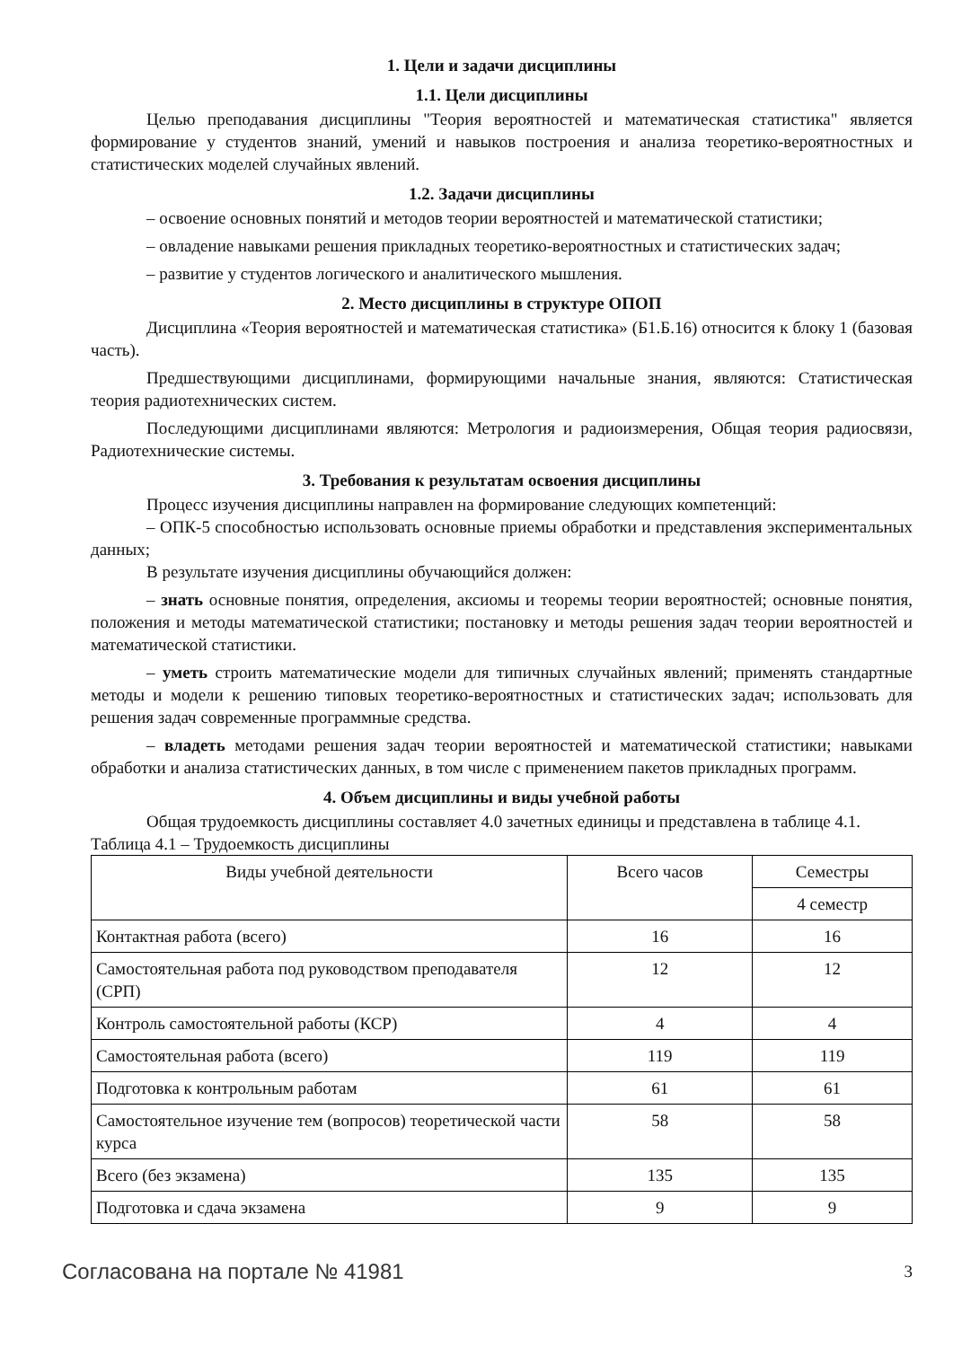1. Цели и задачи дисциплины
1.1. Цели дисциплины
Целью преподавания дисциплины "Теория вероятностей и математическая статистика" является формирование у студентов знаний, умений и навыков построения и анализа теоретико-вероятностных и статистических моделей случайных явлений.
1.2. Задачи дисциплины
– освоение основных понятий и методов теории вероятностей и математической статистики;
– овладение навыками решения прикладных теоретико-вероятностных и статистических задач;
– развитие у студентов логического и аналитического мышления.
2. Место дисциплины в структуре ОПОП
Дисциплина «Теория вероятностей и математическая статистика» (Б1.Б.16) относится к блоку 1 (базовая часть).
Предшествующими дисциплинами, формирующими начальные знания, являются: Статистическая теория радиотехнических систем.
Последующими дисциплинами являются: Метрология и радиоизмерения, Общая теория радиосвязи, Радиотехнические системы.
3. Требования к результатам освоения дисциплины
Процесс изучения дисциплины направлен на формирование следующих компетенций:
– ОПК-5 способностью использовать основные приемы обработки и представления экспериментальных данных;
В результате изучения дисциплины обучающийся должен:
– знать основные понятия, определения, аксиомы и теоремы теории вероятностей; основные понятия, положения и методы математической статистики; постановку и методы решения задач теории вероятностей и математической статистики.
– уметь строить математические модели для типичных случайных явлений; применять стандартные методы и модели к решению типовых теоретико-вероятностных и статистических задач; использовать для решения задач современные программные средства.
– владеть методами решения задач теории вероятностей и математической статистики; навыками обработки и анализа статистических данных, в том числе с применением пакетов прикладных программ.
4. Объем дисциплины и виды учебной работы
Общая трудоемкость дисциплины составляет 4.0 зачетных единицы и представлена в таблице 4.1.
Таблица 4.1 – Трудоемкость дисциплины
| Виды учебной деятельности | Всего часов | Семестры |
| | | 4 семестр |
| Контактная работа (всего) | 16 | 16 |
| Самостоятельная работа под руководством преподавателя (СРП) | 12 | 12 |
| Контроль самостоятельной работы (КСР) | 4 | 4 |
| Самостоятельная работа (всего) | 119 | 119 |
| Подготовка к контрольным работам | 61 | 61 |
| Самостоятельное изучение тем (вопросов) теоретической части курса | 58 | 58 |
| Всего (без экзамена) | 135 | 135 |
| Подготовка и сдача экзамена | 9 | 9 |
Согласована на портале № 41981 3